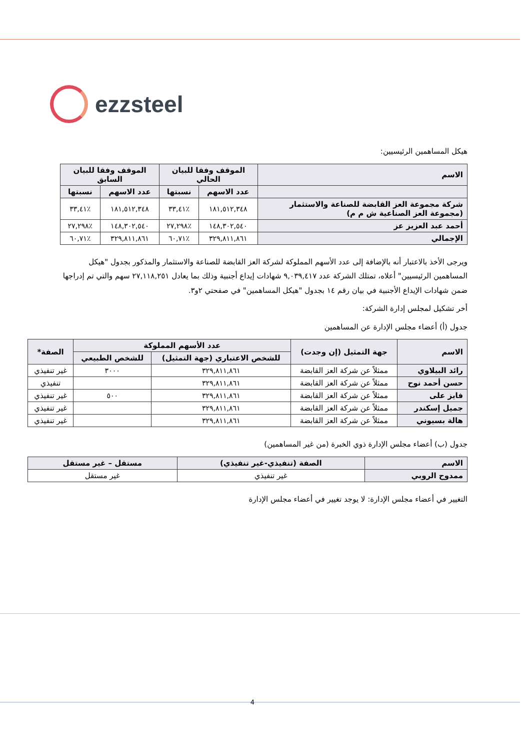ezzsteel
هيكل المساهمين الرئيسيين:
| الاسم | الموقف وفقا للبيان الحالي | | الموقف وفقا للبيان السابق | |
| --- | --- | --- | --- | --- |
| | عدد الاسهم | نسبتها | عدد الاسهم | نسبتها |
| شركة مجموعة العز القابضة للصناعة والاستثمار (مجموعة العز الصناعية ش م م) | ١٨١,٥١٢,٣٤٨ | ٪٣٣,٤١ | ١٨١,٥١٢,٣٤٨ | ٪٣٣,٤١ |
| أحمد عبد العزيز عز | ١٤٨,٣٠٢,٥٤٠ | ٪٢٧,٢٩٨ | ١٤٨,٣٠٢,٥٤٠ | ٪٢٧,٢٩٨ |
| الإجمالي | ٣٢٩,٨١١,٨٦١ | ٪٦٠,٧١ | ٣٢٩,٨١١,٨٦١ | ٪٦٠,٧١ |
ويرجى الأخذ بالاعتبار أنه بالإضافة إلى عدد الأسهم المملوكة لشركة العز القابضة للصناعة والاستثمار والمذكور بجدول "هيكل المساهمين الرئيسيين" أعلاه، تمتلك الشركة عدد ٩,٠٣٩,٤١٧ شهادات إيداع أجنبية وذلك بما يعادل ٢٧,١١٨,٢٥١ سهم والتي تم إدراجها ضمن شهادات الإيداع الأجنبية في بيان رقم ١٤ بجدول "هيكل المساهمين" في صفحتي ٢و٣.
أخر تشكيل لمجلس إدارة الشركة:
جدول (أ) أعضاء مجلس الإدارة عن المساهمين
| الاسم | جهة التمثيل (إن وجدت) | عدد الأسهم المملوكة | | الصفة* |
| --- | --- | --- | --- | --- |
| | | للشخص الاعتباري (جهة التمثيل) | للشخص الطبيعي | |
| رائد البيلاوي | ممثلاً عن شركة العز القابضة | ٣٢٩,٨١١,٨٦١ | ٣٠٠٠ | غير تنفيذي |
| حسن أحمد نوح | ممثلاً عن شركة العز القابضة | ٣٢٩,٨١١,٨٦١ | | تنفيذي |
| فايز على | ممثلاً عن شركة العز القابضة | ٣٢٩,٨١١,٨٦١ | ٥٠٠ | غير تنفيذي |
| جميل إسكندر | ممثلاً عن شركة العز القابضة | ٣٢٩,٨١١,٨٦١ | | غير تنفيذي |
| هالة بسيوني | ممثلاً عن شركة العز القابضة | ٣٢٩,٨١١,٨٦١ | | غير تنفيذي |
جدول (ب) أعضاء مجلس الإدارة ذوي الخبرة (من غير المساهمين)
| الاسم | الصفة (تنفيذي-غير تنفيذي) | مستقل – غير مستقل |
| --- | --- | --- |
| ممدوح الروبي | غير تنفيذي | غير مستقل |
التغيير في أعضاء مجلس الإدارة: لا يوجد تغيير في أعضاء مجلس الإدارة
4